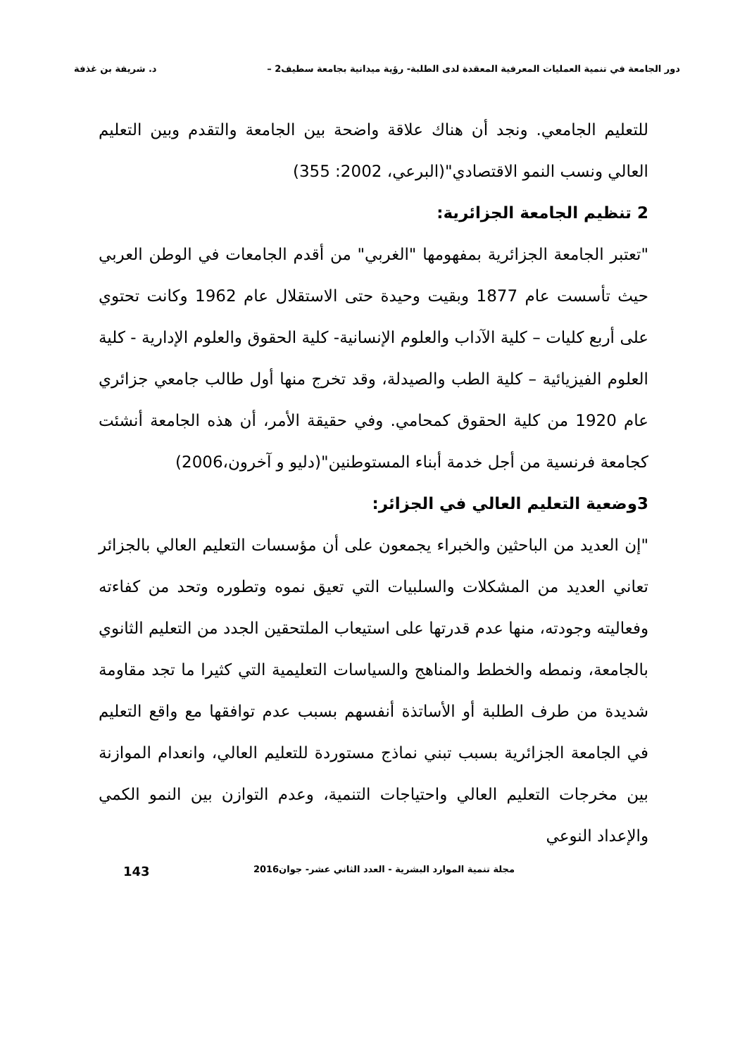دور الجامعة في تنمية العمليات المعرفية المعقدة لدى الطلبة- رؤية ميدانية بجامعة سطيف2 – د. شريفة بن غذفة
للتعليم الجامعي. ونجد أن هناك علاقة واضحة بين الجامعة والتقدم وبين التعليم العالي ونسب النمو الاقتصادي"(البرعي، 2002: 355)
2 تنظيم الجامعة الجزائرية:
"تعتبر الجامعة الجزائرية بمفهومها "الغربي" من أقدم الجامعات في الوطن العربي حيث تأسست عام 1877 وبقيت وحيدة حتى الاستقلال عام 1962 وكانت تحتوي على أربع كليات – كلية الآداب والعلوم الإنسانية- كلية الحقوق والعلوم الإدارية - كلية العلوم الفيزيائية – كلية الطب والصيدلة، وقد تخرج منها أول طالب جامعي جزائري عام 1920 من كلية الحقوق كمحامي. وفي حقيقة الأمر، أن هذه الجامعة أنشئت كجامعة فرنسية من أجل خدمة أبناء المستوطنين"(دليو و آخرون،2006)
3وضعية التعليم العالي في الجزائر:
"إن العديد من الباحثين والخبراء يجمعون على أن مؤسسات التعليم العالي بالجزائر تعاني العديد من المشكلات والسلبيات التي تعيق نموه وتطوره وتحد من كفاءته وفعاليته وجودته، منها عدم قدرتها على استيعاب الملتحقين الجدد من التعليم الثانوي بالجامعة، ونمطه والخطط والمناهج والسياسات التعليمية التي كثيرا ما تجد مقاومة شديدة من طرف الطلبة أو الأساتذة أنفسهم بسبب عدم توافقها مع واقع التعليم في الجامعة الجزائرية بسبب تبني نماذج مستوردة للتعليم العالي، وانعدام الموازنة بين مخرجات التعليم العالي واحتياجات التنمية، وعدم التوازن بين النمو الكمي والإعداد النوعي
مجلة تنمية الموارد البشرية - العدد الثاني عشر- جوان2016 143